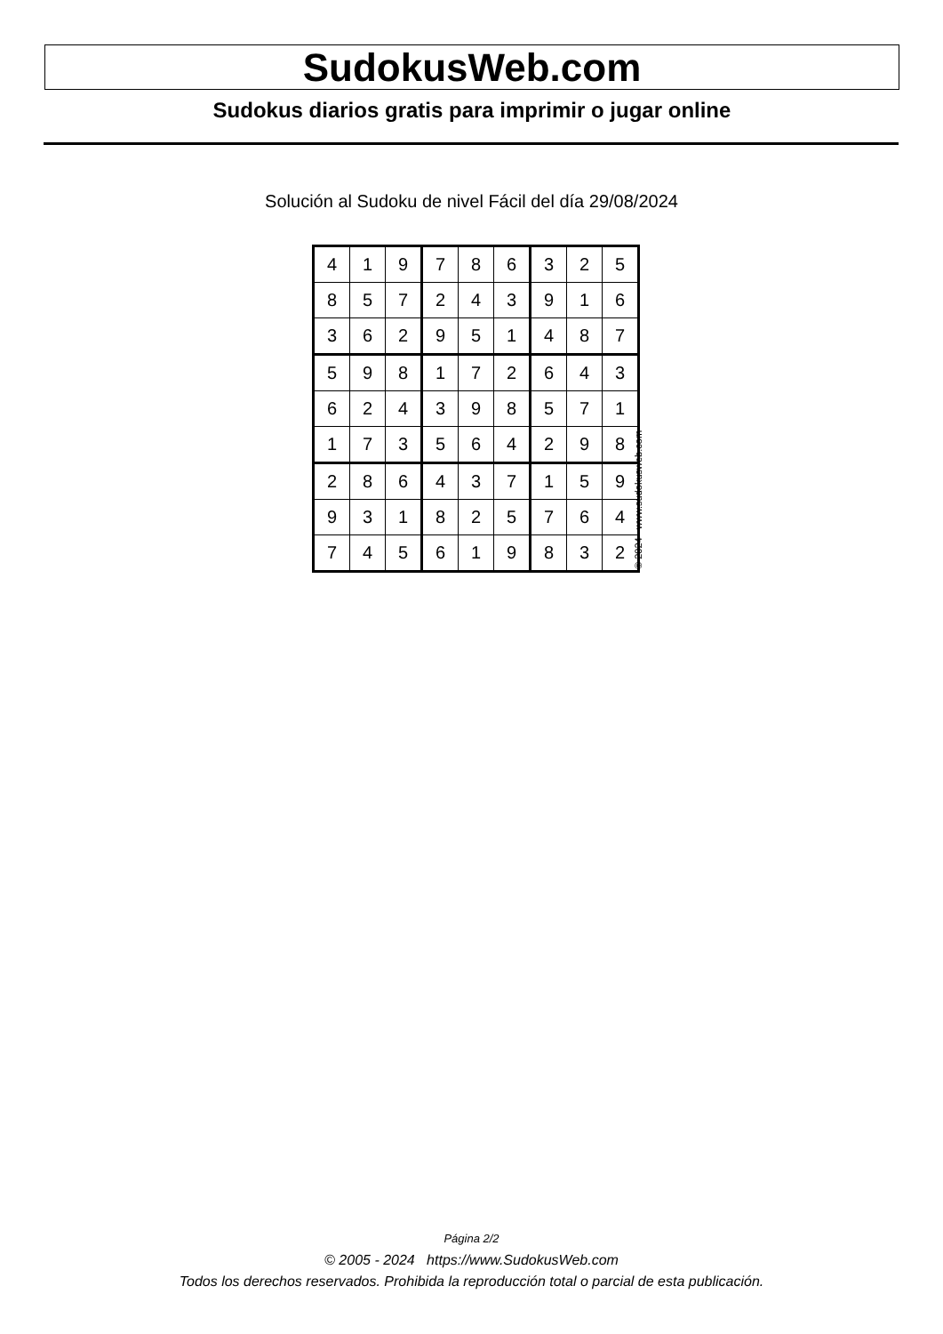SudokusWeb.com
Sudokus diarios gratis para imprimir o jugar online
Solución al Sudoku de nivel Fácil del día 29/08/2024
| 4 | 1 | 9 | 7 | 8 | 6 | 3 | 2 | 5 |
| 8 | 5 | 7 | 2 | 4 | 3 | 9 | 1 | 6 |
| 3 | 6 | 2 | 9 | 5 | 1 | 4 | 8 | 7 |
| 5 | 9 | 8 | 1 | 7 | 2 | 6 | 4 | 3 |
| 6 | 2 | 4 | 3 | 9 | 8 | 5 | 7 | 1 |
| 1 | 7 | 3 | 5 | 6 | 4 | 2 | 9 | 8 |
| 2 | 8 | 6 | 4 | 3 | 7 | 1 | 5 | 9 |
| 9 | 3 | 1 | 8 | 2 | 5 | 7 | 6 | 4 |
| 7 | 4 | 5 | 6 | 1 | 9 | 8 | 3 | 2 |
© 2024 www.sudokusweb.com
Página 2/2
© 2005 - 2024 https://www.SudokusWeb.com
Todos los derechos reservados. Prohibida la reproducción total o parcial de esta publicación.